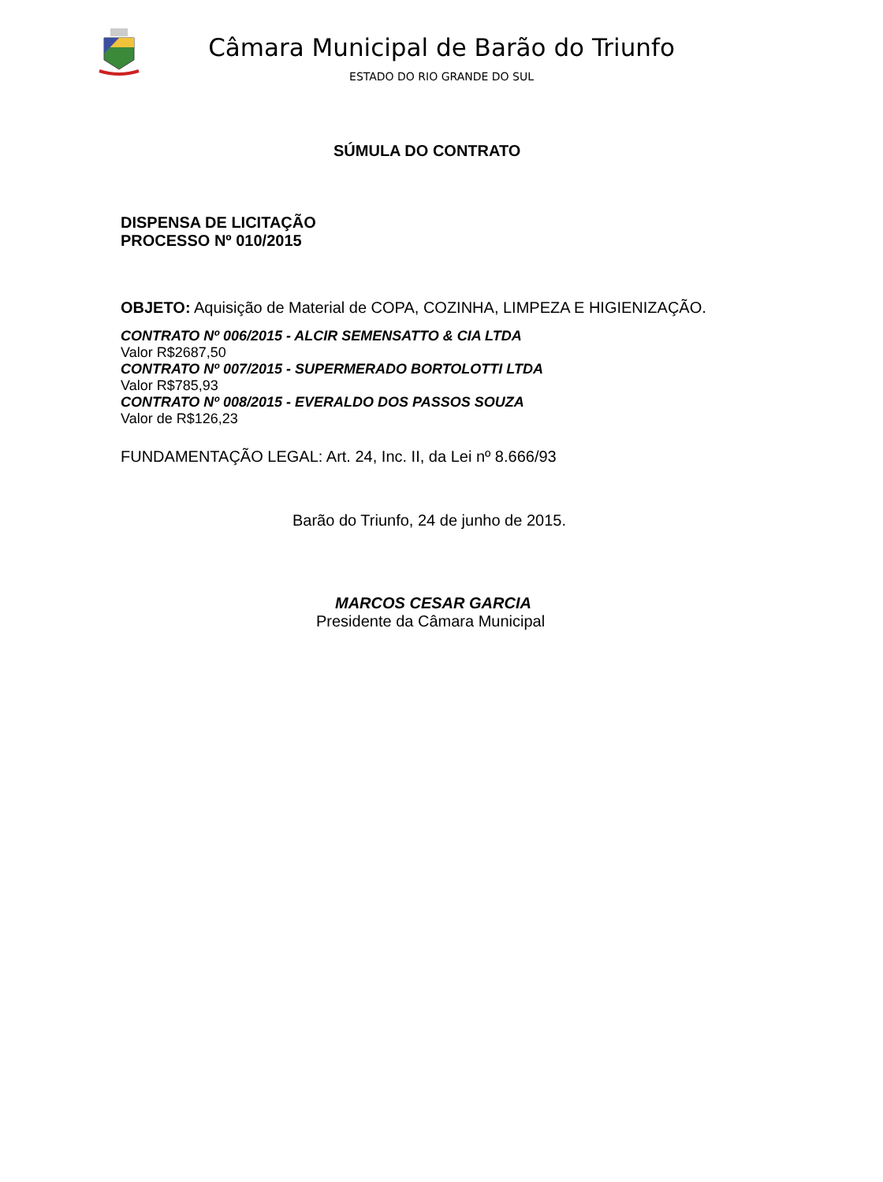Câmara Municipal de Barão do Triunfo
ESTADO DO RIO GRANDE DO SUL
SÚMULA DO CONTRATO
DISPENSA DE LICITAÇÃO
PROCESSO Nº 010/2015
OBJETO: Aquisição de Material de COPA, COZINHA, LIMPEZA E HIGIENIZAÇÃO.
CONTRATO Nº 006/2015 - ALCIR SEMENSATTO & CIA LTDA
Valor R$2687,50
CONTRATO Nº 007/2015 - SUPERMERADO BORTOLOTTI LTDA
Valor R$785,93
CONTRATO Nº 008/2015 - EVERALDO DOS PASSOS SOUZA
Valor de R$126,23
FUNDAMENTAÇÃO LEGAL: Art. 24, Inc. II, da Lei nº 8.666/93
Barão do Triunfo, 24 de junho de 2015.
MARCOS CESAR GARCIA
Presidente da Câmara Municipal